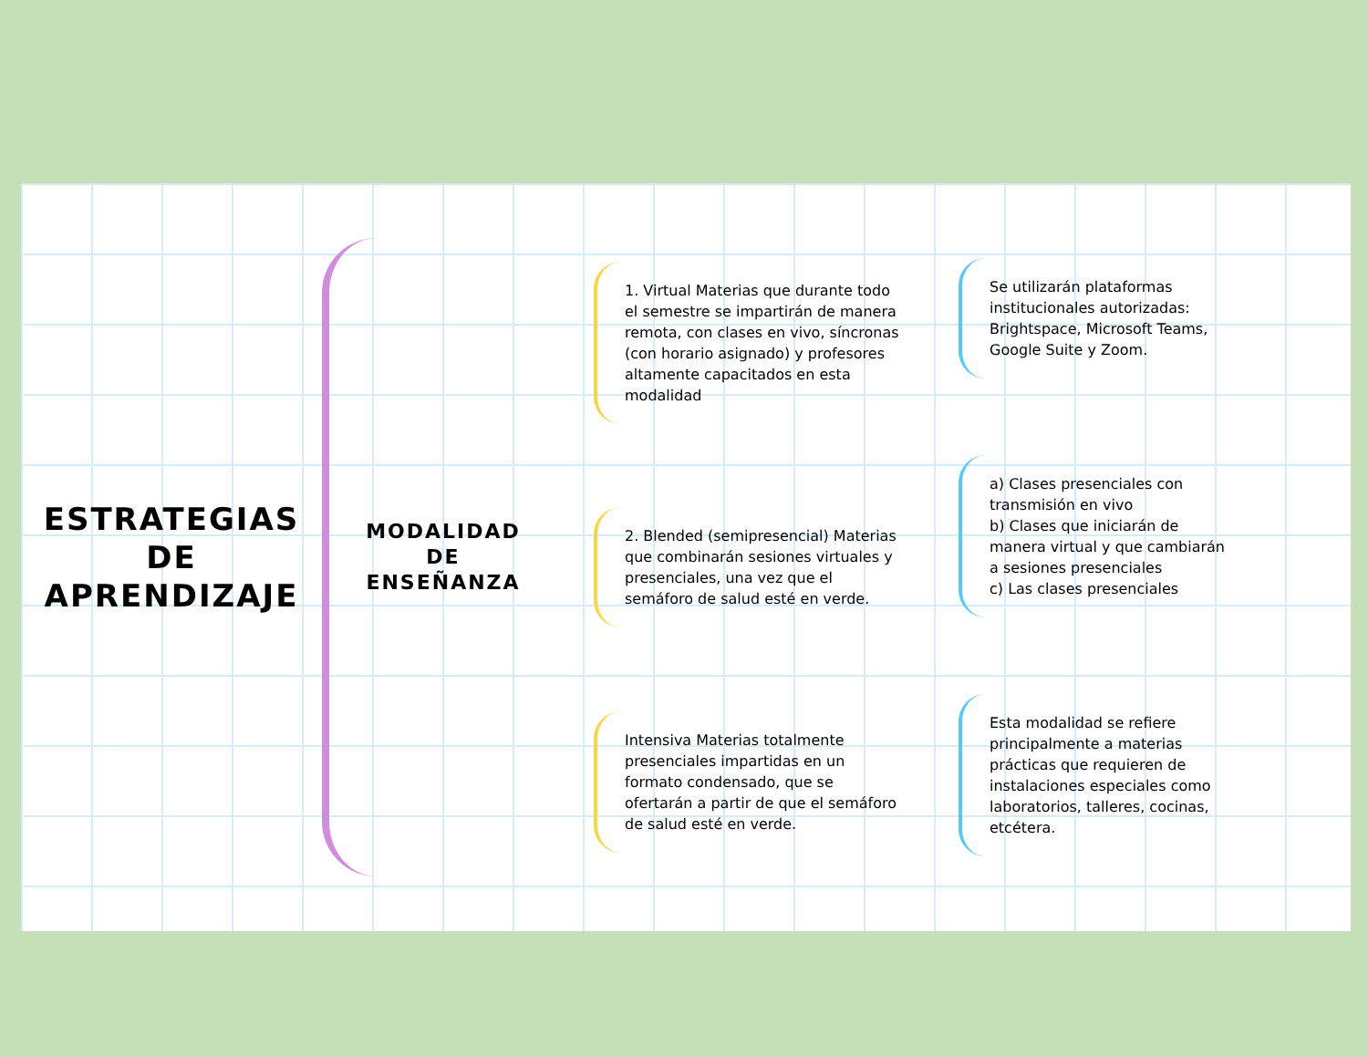ESTRATEGIAS
DE
APRENDIZAJE
MODALIDAD
DE
ENSEÑANZA
1. Virtual Materias que durante todo el semestre se impartirán de manera remota, con clases en vivo, síncronas (con horario asignado) y profesores altamente capacitados en esta modalidad
2. Blended (semipresencial) Materias que combinarán sesiones virtuales y presenciales, una vez que el semáforo de salud esté en verde.
Intensiva Materias totalmente presenciales impartidas en un formato condensado, que se ofertarán a partir de que el semáforo de salud esté en verde.
Se utilizarán plataformas institucionales autorizadas: Brightspace, Microsoft Teams, Google Suite y Zoom.
a) Clases presenciales con transmisión en vivo
b) Clases que iniciarán de manera virtual y que cambiarán a sesiones presenciales
c) Las clases presenciales
Esta modalidad se refiere principalmente a materias prácticas que requieren de instalaciones especiales como laboratorios, talleres, cocinas, etcétera.